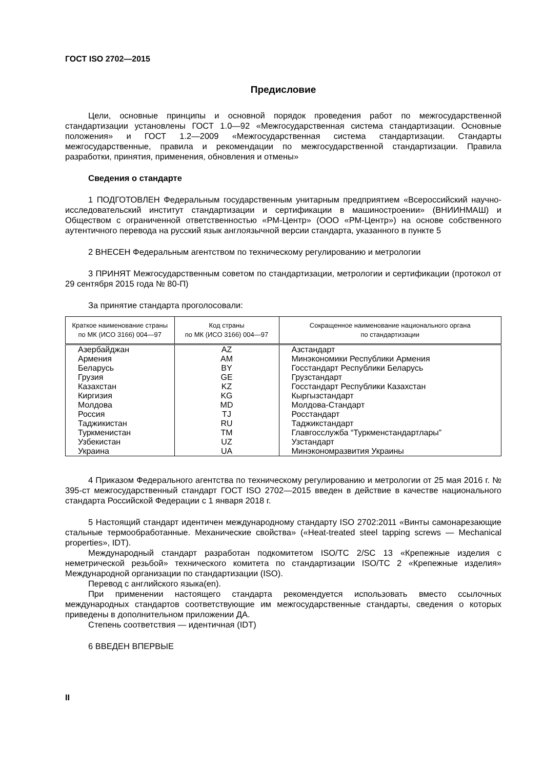ГОСТ ISO 2702—2015
Предисловие
Цели, основные принципы и основной порядок проведения работ по межгосударственной стандартизации установлены ГОСТ 1.0—92 «Межгосударственная система стандартизации. Основные положения» и ГОСТ 1.2—2009 «Межгосударственная система стандартизации. Стандарты межгосударственные, правила и рекомендации по межгосударственной стандартизации. Правила разработки, принятия, применения, обновления и отмены»
Сведения о стандарте
1 ПОДГОТОВЛЕН Федеральным государственным унитарным предприятием «Всероссийский научно-исследовательский институт стандартизации и сертификации в машиностроении» (ВНИИНМАШ) и Обществом с ограниченной ответственностью «РМ-Центр» (ООО «РМ-Центр») на основе собственного аутентичного перевода на русский язык англоязычной версии стандарта, указанного в пункте 5
2 ВНЕСЕН Федеральным агентством по техническому регулированию и метрологии
3 ПРИНЯТ Межгосударственным советом по стандартизации, метрологии и сертификации (протокол от 29 сентября 2015 года № 80-П)
За принятие стандарта проголосовали:
| Краткое наименование страны по МК (ИСО 3166) 004—97 | Код страны по МК (ИСО 3166) 004—97 | Сокращенное наименование национального органа по стандартизации |
| --- | --- | --- |
| Азербайджан | AZ | Азстандарт |
| Армения | AM | Минэкономики Республики Армения |
| Беларусь | BY | Госстандарт Республики Беларусь |
| Грузия | GE | Грузстандарт |
| Казахстан | KZ | Госстандарт Республики Казахстан |
| Киргизия | KG | Кыргызстандарт |
| Молдова | MD | Молдова-Стандарт |
| Россия | TJ | Росстандарт |
| Таджикистан | RU | Таджикстандарт |
| Туркменистан | TM | Главгосслужба “Туркменстандартлары” |
| Узбекистан | UZ | Узстандарт |
| Украина | UA | Минэкономразвития Украины |
4 Приказом Федерального агентства по техническому регулированию и метрологии от 25 мая 2016 г. № 395-ст межгосударственный стандарт ГОСТ ISO 2702—2015 введен в действие в качестве национального стандарта Российской Федерации с 1 января 2018 г.
5 Настоящий стандарт идентичен международному стандарту ISO 2702:2011 «Винты самонарезающие стальные термообработанные. Механические свойства» («Heat-treated steel tapping screws — Mechanical properties», IDT).
Международный стандарт разработан подкомитетом ISO/TC 2/SC 13 «Крепежные изделия с неметрической резьбой» технического комитета по стандартизации ISO/TC 2 «Крепежные изделия» Международной организации по стандартизации (ISO).
Перевод с английского языка(en).
При применении настоящего стандарта рекомендуется использовать вместо ссылочных международных стандартов соответствующие им межгосударственные стандарты, сведения о которых приведены в дополнительном приложении ДА.
Степень соответствия — идентичная (IDT)
6 ВВЕДЕН ВПЕРВЫЕ
II